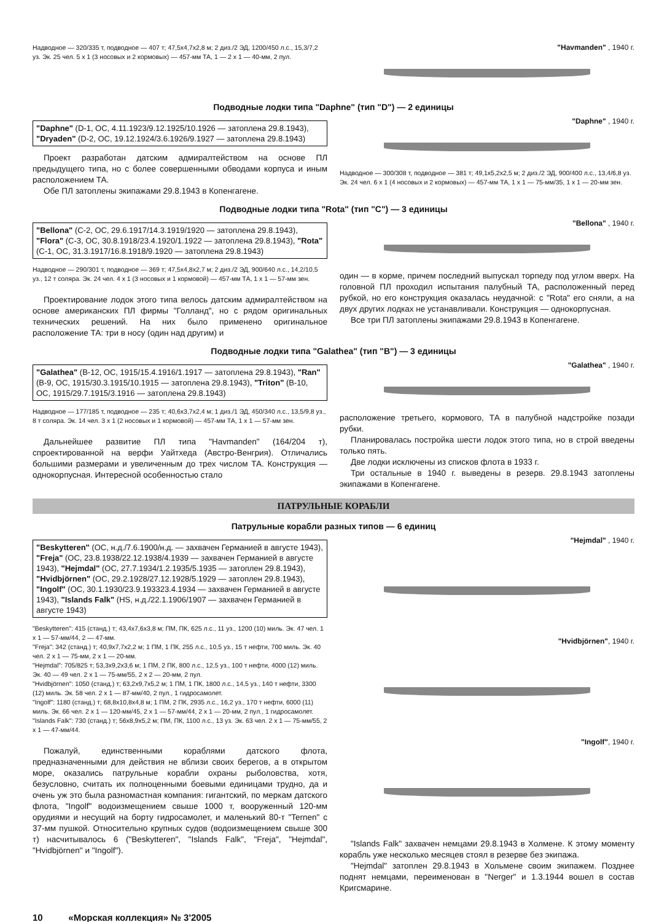Надводное — 320/335 т, подводное — 407 т; 47,5x4,7x2,8 м; 2 диз./2 ЭД, 1200/450 л.с., 15,3/7,2 уз. Эк. 25 чел. 5 x 1 (3 носовых и 2 кормовых) — 457-мм ТА, 1 — 2 x 1 — 40-мм, 2 пул.
"Havmanden" , 1940 г.
Подводные лодки типа "Daphne" (тип "D") — 2 единицы
"Daphne" (D-1, ОС, 4.11.1923/9.12.1925/10.1926 — затоплена 29.8.1943), "Dryaden" (D-2, ОС, 19.12.1924/3.6.1926/9.1927 — затоплена 29.8.1943)
Проект разработан датским адмиралтейством на основе ПЛ предыдущего типа, но с более совершенными обводами корпуса и иным расположением ТА.
Обе ПЛ затоплены экипажами 29.8.1943 в Копенгагене.
"Daphne" , 1940 г.
Надводное — 300/308 т, подводное — 381 т; 49,1x5,2x2,5 м; 2 диз./2 ЭД, 900/400 л.с., 13,4/6,8 уз. Эк. 24 чел. 6 x 1 (4 носовых и 2 кормовых) — 457-мм ТА, 1 x 1 — 75-мм/35, 1 x 1 — 20-мм зен.
Подводные лодки типа "Rota" (тип "C") — 3 единицы
"Bellona" (C-2, ОС, 29.6.1917/14.3.1919/1920 — затоплена 29.8.1943), "Flora" (C-3, ОС, 30.8.1918/23.4.1920/1.1922 — затоплена 29.8.1943), "Rota" (C-1, ОС, 31.3.1917/16.8.1918/9.1920 — затоплена 29.8.1943)
Надводное — 290/301 т, подводное — 369 т; 47,5x4,8x2,7 м; 2 диз./2 ЭД, 900/640 л.с., 14,2/10,5 уз., 12 т соляра. Эк. 24 чел. 4 x 1 (3 носовых и 1 кормовой) — 457-мм ТА, 1 x 1 — 57-мм зен.
Проектирование лодок этого типа велось датским адмиралтейством на основе американских ПЛ фирмы "Голланд", но с рядом оригинальных технических решений. На них было применено оригинальное расположение ТА: три в носу (один над другим) и
"Bellona" , 1940 г.
один — в корме, причем последний выпускал торпеду под углом вверх. На головной ПЛ проходил испытания палубный ТА, расположенный перед рубкой, но его конструкция оказалась неудачной: с "Rota" его сняли, а на двух других лодках не устанавливали. Конструкция — однокорпусная.
Все три ПЛ затоплены экипажами 29.8.1943 в Копенгагене.
Подводные лодки типа "Galathea" (тип "B") — 3 единицы
"Galathea" (B-12, ОС, 1915/15.4.1916/1.1917 — затоплена 29.8.1943), "Ran" (B-9, ОС, 1915/30.3.1915/10.1915 — затоплена 29.8.1943), "Triton" (B-10, ОС, 1915/29.7.1915/3.1916 — затоплена 29.8.1943)
Надводное — 177/185 т, подводное — 235 т; 40,6x3,7x2,4 м; 1 диз./1 ЭД, 450/340 л.с., 13,5/9,8 уз., 8 т соляра. Эк. 14 чел. 3 x 1 (2 носовых и 1 кормовой) — 457-мм ТА, 1 x 1 — 57-мм зен.
Дальнейшее развитие ПЛ типа "Havmanden" (164/204 т), спроектированной на верфи Уайтхеда (Австро-Венгрия). Отличались большими размерами и увеличенным до трех числом ТА. Конструкция — однокорпусная. Интересной особенностью стало
"Galathea" , 1940 г.
расположение третьего, кормового, ТА в палубной надстройке позади рубки.
Планировалась постройка шести лодок этого типа, но в строй введены только пять.
Две лодки исключены из списков флота в 1933 г.
Три остальные в 1940 г. выведены в резерв. 29.8.1943 затоплены экипажами в Копенгагене.
ПАТРУЛЬНЫЕ КОРАБЛИ
Патрульные корабли разных типов — 6 единиц
"Beskytteren" (ОС, н.д./7.6.1900/н.д. — захвачен Германией в августе 1943), "Freja" (ОС, 23.8.1938/22.12.1938/4.1939 — захвачен Германией в августе 1943), "Hejmdal" (ОС, 27.7.1934/1.2.1935/5.1935 — затоплен 29.8.1943), "Hvidbjörnen" (ОС, 29.2.1928/27.12.1928/5.1929 — затоплен 29.8.1943), "Ingolf" (ОС, 30.1.1930/23.9.193323.4.1934 — захвачен Германией в августе 1943), "Islands Falk" (HS, н.д./22.1.1906/1907 — захвачен Германией в августе 1943)
"Beskytteren": 415 (станд.) т; 43,4x7,6x3,8 м; ПМ, ПК, 625 л.с., 11 уз., 1200 (10) миль. Эк. 47 чел. 1 x 1 — 57-мм/44, 2 — 47-мм.
"Freja": 342 (станд.) т; 40,9x7,7x2,2 м; 1 ПМ, 1 ПК, 255 л.с., 10,5 уз., 15 т нефти, 700 миль. Эк. 40 чел. 2 x 1 — 75-мм, 2 x 1 — 20-мм.
"Hejmdal": 705/825 т; 53,3x9,2x3,6 м; 1 ПМ, 2 ПК, 800 л.с., 12,5 уз., 100 т нефти, 4000 (12) миль. Эк. 40 — 49 чел. 2 x 1 — 75-мм/55, 2 x 2 — 20-мм, 2 пул.
"Hvidbjörnen": 1050 (станд.) т; 63,2x9,7x5,2 м; 1 ПМ, 1 ПК, 1800 л.с., 14,5 уз., 140 т нефти, 3300 (12) миль. Эк. 58 чел. 2 x 1 — 87-мм/40, 2 пул., 1 гидросамолет.
"Ingolf": 1180 (станд.) т; 68,8x10,8x4,8 м; 1 ПМ, 2 ПК, 2935 л.с., 16,2 уз., 170 т нефти, 6000 (11) миль. Эк. 66 чел. 2 x 1 — 120-мм/45, 2 x 1 — 57-мм/44, 2 x 1 — 20-мм, 2 пул., 1 гидросамолет.
"Islands Falk": 730 (станд.) т; 56x8,9x5,2 м; ПМ, ПК, 1100 л.с., 13 уз. Эк. 63 чел. 2 x 1 — 75-мм/55, 2 x 1 — 47-мм/44.
Пожалуй, единственными кораблями датского флота, предназначенными для действия не вблизи своих берегов, а в открытом море, оказались патрульные корабли охраны рыболовства, хотя, безусловно, считать их полноценными боевыми единицами трудно, да и очень уж это была разномастная компания: гигантский, по меркам датского флота, "Ingolf" водоизмещением свыше 1000 т, вооруженный 120-мм орудиями и несущий на борту гидросамолет, и маленький 80-т "Ternen" с 37-мм пушкой. Относительно крупных судов (водоизмещением свыше 300 т) насчитывалось 6 ("Beskytteren", "Islands Falk", "Freja", "Hejmdal", "Hvidbjörnen" и "Ingolf").
"Hejmdal" , 1940 г.
"Hvidbjörnen", 1940 г.
"Ingolf", 1940 г.
"Islands Falk" захвачен немцами 29.8.1943 в Холмене. К этому моменту корабль уже несколько месяцев стоял в резерве без экипажа.
"Hejmdal" затоплен 29.8.1943 в Хольмене своим экипажем. Позднее поднят немцами, переименован в "Nerger" и 1.3.1944 вошел в состав Кригсмарине.
10 «Морская коллекция» № 3'2005